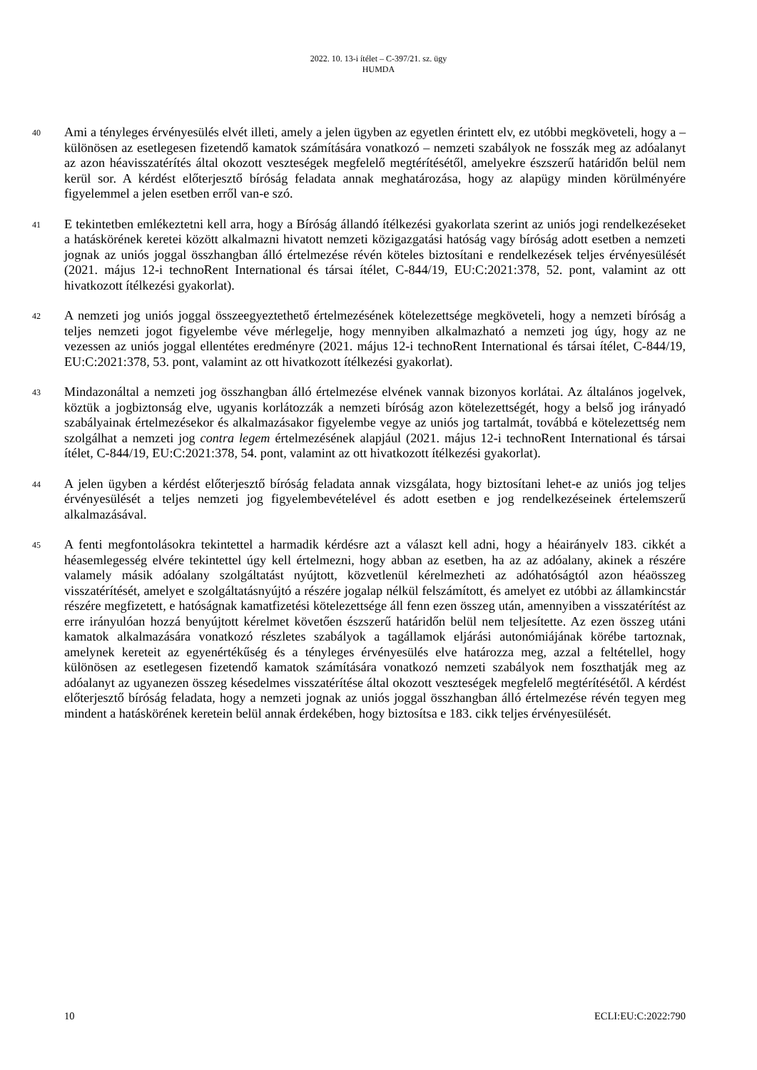2022. 10. 13-i ítélet – C-397/21. sz. ügy
HUMDA
40
Ami a tényleges érvényesülés elvét illeti, amely a jelen ügyben az egyetlen érintett elv, ez utóbbi megköveteli, hogy a – különösen az esetlegesen fizetendő kamatok számítására vonatkozó – nemzeti szabályok ne fosszák meg az adóalanyt az azon héavisszatérítés által okozott veszteségek megfelelő megtérítésétől, amelyekre észszerű határidőn belül nem kerül sor. A kérdést előterjesztő bíróság feladata annak meghatározása, hogy az alapügy minden körülményére figyelemmel a jelen esetben erről van-e szó.
41
E tekintetben emlékeztetni kell arra, hogy a Bíróság állandó ítélkezési gyakorlata szerint az uniós jogi rendelkezéseket a hatáskörének keretei között alkalmazni hivatott nemzeti közigazgatási hatóság vagy bíróság adott esetben a nemzeti jognak az uniós joggal összhangban álló értelmezése révén köteles biztosítani e rendelkezések teljes érvényesülését (2021. május 12-i technoRent International és társai ítélet, C-844/19, EU:C:2021:378, 52. pont, valamint az ott hivatkozott ítélkezési gyakorlat).
42
A nemzeti jog uniós joggal összeegyeztethető értelmezésének kötelezettsége megköveteli, hogy a nemzeti bíróság a teljes nemzeti jogot figyelembe véve mérlegelje, hogy mennyiben alkalmazható a nemzeti jog úgy, hogy az ne vezessen az uniós joggal ellentétes eredményre (2021. május 12-i technoRent International és társai ítélet, C-844/19, EU:C:2021:378, 53. pont, valamint az ott hivatkozott ítélkezési gyakorlat).
43
Mindazonáltal a nemzeti jog összhangban álló értelmezése elvének vannak bizonyos korlátai. Az általános jogelvek, köztük a jogbiztonság elve, ugyanis korlátozzák a nemzeti bíróság azon kötelezettségét, hogy a belső jog irányadó szabályainak értelmezésekor és alkalmazásakor figyelembe vegye az uniós jog tartalmát, továbbá e kötelezettség nem szolgálhat a nemzeti jog contra legem értelmezésének alapjául (2021. május 12-i technoRent International és társai ítélet, C-844/19, EU:C:2021:378, 54. pont, valamint az ott hivatkozott ítélkezési gyakorlat).
44
A jelen ügyben a kérdést előterjesztő bíróság feladata annak vizsgálata, hogy biztosítani lehet-e az uniós jog teljes érvényesülését a teljes nemzeti jog figyelembevételével és adott esetben e jog rendelkezéseinek értelemszerű alkalmazásával.
45
A fenti megfontolásokra tekintettel a harmadik kérdésre azt a választ kell adni, hogy a héairányelv 183. cikkét a héasemlegesség elvére tekintettel úgy kell értelmezni, hogy abban az esetben, ha az az adóalany, akinek a részére valamely másik adóalany szolgáltatást nyújtott, közvetlenül kérelmezheti az adóhatóságtól azon héaösszeg visszatérítését, amelyet e szolgáltatásnyújtó a részére jogalap nélkül felszámított, és amelyet ez utóbbi az államkincstár részére megfizetett, e hatóságnak kamatfizetési kötelezettsége áll fenn ezen összeg után, amennyiben a visszatérítést az erre irányulóan hozzá benyújtott kérelmet követően észszerű határidőn belül nem teljesítette. Az ezen összeg utáni kamatok alkalmazására vonatkozó részletes szabályok a tagállamok eljárási autonómiájának körébe tartoznak, amelynek kereteit az egyenértékűség és a tényleges érvényesülés elve határozza meg, azzal a feltétellel, hogy különösen az esetlegesen fizetendő kamatok számítására vonatkozó nemzeti szabályok nem foszthatják meg az adóalanyt az ugyanezen összeg késedelmes visszatérítése által okozott veszteségek megfelelő megtérítésétől. A kérdést előterjesztő bíróság feladata, hogy a nemzeti jognak az uniós joggal összhangban álló értelmezése révén tegyen meg mindent a hatáskörének keretein belül annak érdekében, hogy biztosítsa e 183. cikk teljes érvényesülését.
10 ECLI:EU:C:2022:790